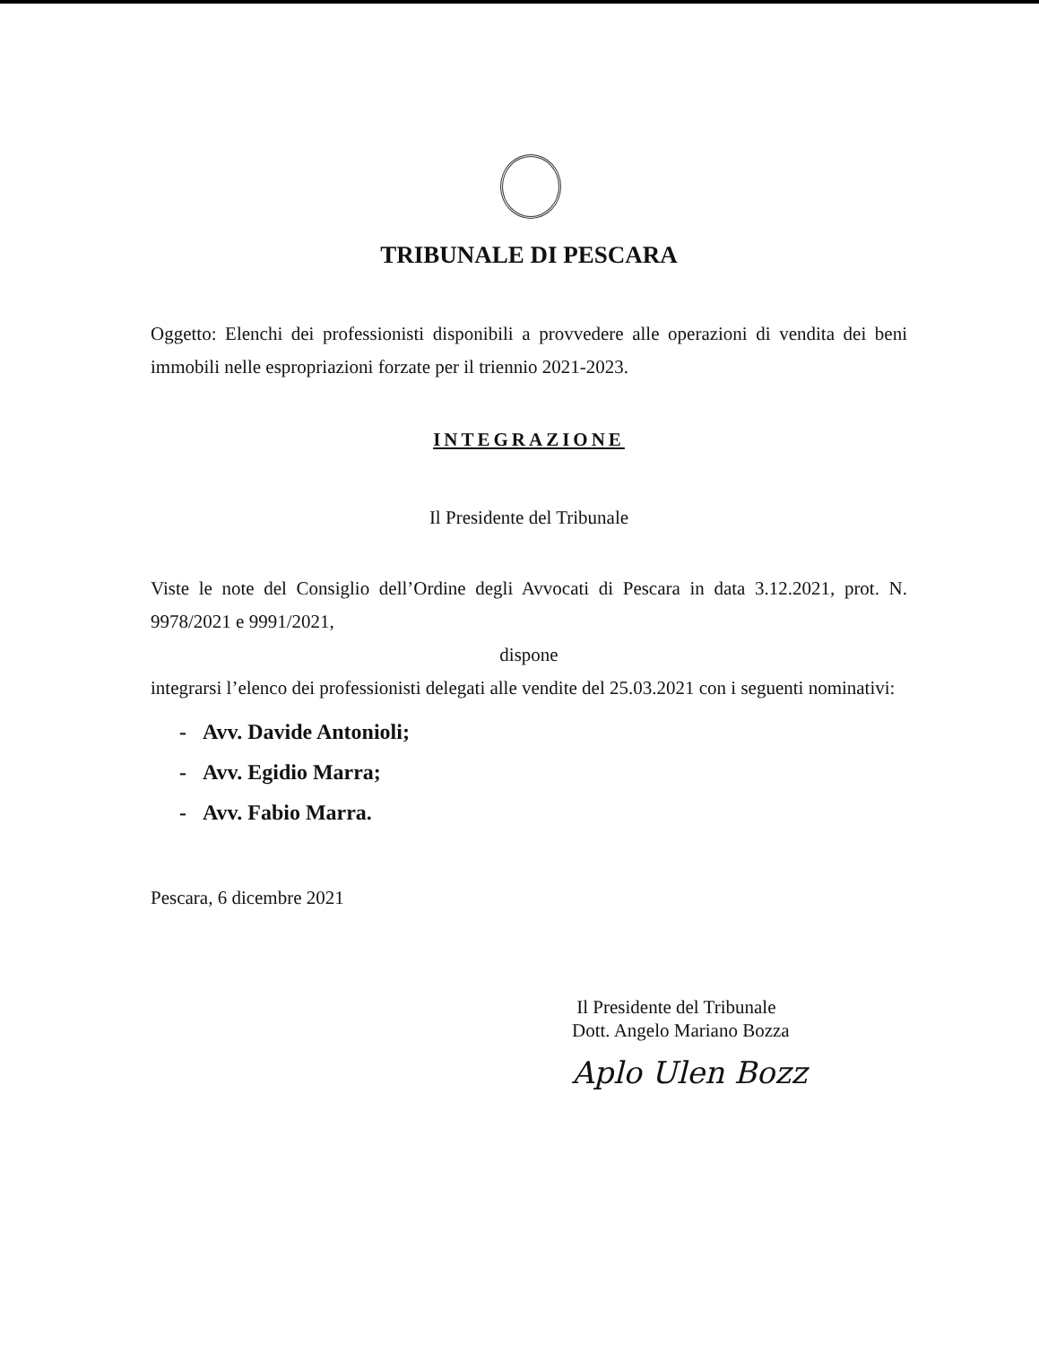TRIBUNALE DI PESCARA
Oggetto: Elenchi dei professionisti disponibili a provvedere alle operazioni di vendita dei beni immobili nelle espropriazioni forzate per il triennio 2021-2023.
INTEGRAZIONE
Il Presidente del Tribunale
Viste le note del Consiglio dell’Ordine degli Avvocati di Pescara in data 3.12.2021, prot. N. 9978/2021 e 9991/2021,
dispone
integrarsi l’elenco dei professionisti delegati alle vendite del 25.03.2021 con i seguenti nominativi:
- Avv. Davide Antonioli;
- Avv. Egidio Marra;
- Avv. Fabio Marra.
Pescara, 6 dicembre 2021
Il Presidente del Tribunale
Dott. Angelo Mariano Bozza
Aplo Ulen Bozz